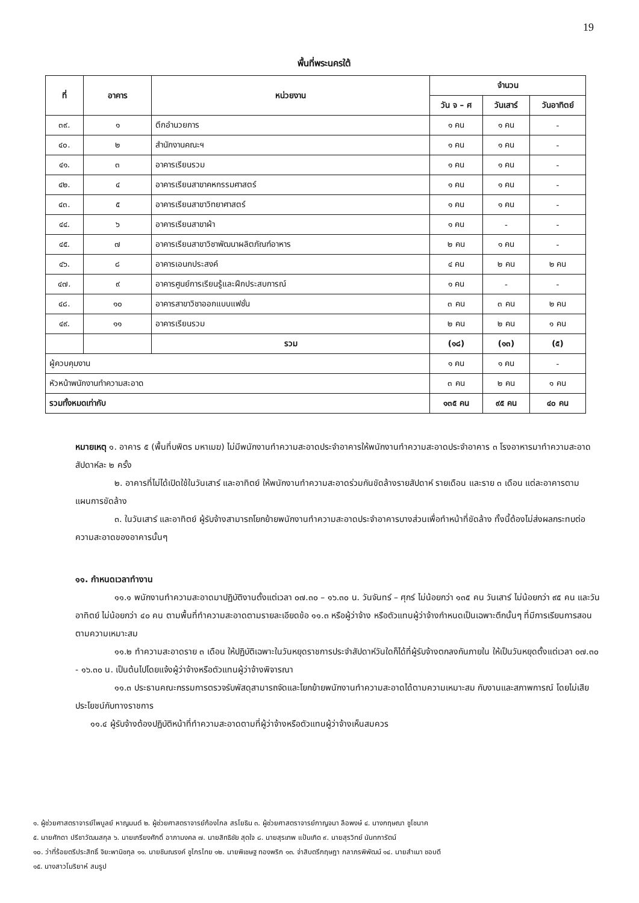19
พื้นที่พระนครใต้
| ที่ | อาคาร | หน่วยงาน | จำนวน | | |
| --- | --- | --- | --- | --- | --- |
| | | | วัน จ – ศ | วันเสาร์ | วันอาทิตย์ |
| ๓๙. | ๑ | ตึกอำนวยการ | ๑ คน | ๑ คน | - |
| ๔๐. | ๒ | สำนักงานคณะฯ | ๑ คน | ๑ คน | - |
| ๔๑. | ๓ | อาคารเรียนรวม | ๑ คน | ๑ คน | - |
| ๔๒. | ๔ | อาคารเรียนสาขาคหกรรมศาสตร์ | ๑ คน | ๑ คน | - |
| ๔๓. | ๕ | อาคารเรียนสาขาวิทยาศาสตร์ | ๑ คน | ๑ คน | - |
| ๔๔. | ๖ | อาคารเรียนสาขาผ้า | ๑ คน | - | - |
| ๔๕. | ๗ | อาคารเรียนสาขาวิชาพัฒนาผลิตภัณฑ์อาหาร | ๒ คน | ๑ คน | - |
| ๔๖. | ๘ | อาคารเอนกประสงค์ | ๔ คน | ๒ คน | ๒ คน |
| ๔๗. | ๙ | อาคารศูนย์การเรียนรู้และฝึกประสบการณ์ | ๑ คน | - | - |
| ๔๘. | ๑๐ | อาคารสาขาวิชาออกแบบแฟชั่น | ๓ คน | ๓ คน | ๒ คน |
| ๔๙. | ๑๑ | อาคารเรียนรวม | ๒ คน | ๒ คน | ๑ คน |
| | | รวม | (๑๘) | (๑๓) | (๕) |
| ผู้ควบคุมงาน | | | ๑ คน | ๑ คน | - |
| หัวหน้าพนักงานทำความสะอาด | | | ๓ คน | ๒ คน | ๑ คน |
| รวมทั้งหมดเท่ากับ | | | ๑๓๕ คน | ๙๕ คน | ๔๐ คน |
หมายเหตุ ๑. อาคาร ๕ (พื้นที่บพิตร มหาเมฆ) ไม่มีพนักงานทำความสะอาดประจำอาคารให้พนักงานทำความสะอาดประจำอาคาร ๓ โรงอาหารมาทำความสะอาดสัปดาห์ละ ๒ ครั้ง
๒. อาคารที่ไม่ได้เปิดใช้ในวันเสาร์ และอาทิตย์ ให้พนักงานทำความสะอาดร่วมกันขัดล้างรายสัปดาห์ รายเดือน และราย ๓ เดือน แต่ละอาคารตามแผนการขัดล้าง
๓. ในวันเสาร์ และอาทิตย์ ผู้รับจ้างสามารถโยกย้ายพนักงานทำความสะอาดประจำอาคารบางส่วนเพื่อทำหน้าที่ขัดล้าง ทั้งนี้ต้องไม่ส่งผลกระทบต่อความสะอาดของอาคารนั้นๆ
๑๑. กำหนดเวลาทำงาน
๑๑.๑ พนักงานทำความสะอาดมาปฏิบัติงานตั้งแต่เวลา ๐๗.๓๐ – ๑๖.๓๐ น. วันจันทร์ – ศุกร์ ไม่น้อยกว่า ๑๓๕ คน วันเสาร์ ไม่น้อยกว่า ๙๕ คน และวันอาทิตย์ ไม่น้อยกว่า ๔๐ คน ตามพื้นที่ทำความสะอาดตามรายละเอียดข้อ ๑๑.๓ หรือผู้ว่าจ้าง หรือตัวแทนผู้ว่าจ้างกำหนดเป็นเฉพาะตึกนั้นๆ ที่มีการเรียนการสอนตามความเหมาะสม
๑๑.๒ ทำความสะอาดราย ๓ เดือน ให้ปฏิบัติเฉพาะในวันหยุดราชการประจำสัปดาห์วันใดก็ได้ที่ผู้รับจ้างตกลงกันภายใน ให้เป็นวันหยุดตั้งแต่เวลา ๐๗.๓๐ - ๑๖.๓๐ น. เป็นต้นไปโดยแจ้งผู้ว่าจ้างหรือตัวแทนผู้ว่าจ้างพิจารณา
๑๑.๓ ประธานคณะกรรมการตรวจรับพัสดุสามารถจัดและโยกย้ายพนักงานทำความสะอาดได้ตามความเหมาะสม กับงานและสภาพการณ์ โดยไม่เสียประโยชน์กับทางราชการ
๑๑.๔ ผู้รับจ้างต้องปฏิบัติหน้าที่ทำความสะอาดตามที่ผู้ว่าจ้างหรือตัวแทนผู้ว่าจ้างเห็นสมควร
๑. ผู้ช่วยศาสตราจารย์ไพบูลย์ หาญมนต์ ๒. ผู้ช่วยศาสตราจารย์ก้องไกล สรโยธิน ๓. ผู้ช่วยศาสตราจารย์กาญจนา ลือพงษ์ ๔. นางกฤษณา ชูโชนาค
๕. นายศักดา ปรีชาวัฒนสกุล ๖. นายเกรียงศักดิ์ อาภามงคล ๗. นายสิทธิชัย สุดใจ ๘. นายสุรเทพ แป้นเกิด ๙. นายสุรวิทย์ นันทการัตน์
๑๐. ว่าที่ร้อยตรีประสิทธิ์ จิยะพานิชกุล ๑๑. นายชินณรงค์ ชูไกรไทย ๑๒. นายพิเชษฐ ทองพริก ๑๓. จ่าสิบตรีกฤษฎา กลาภรพิพัฒน์ ๑๔. นายสำเนา ชอบดี
๑๕. นางสาวโมริยาห์ สมรูป